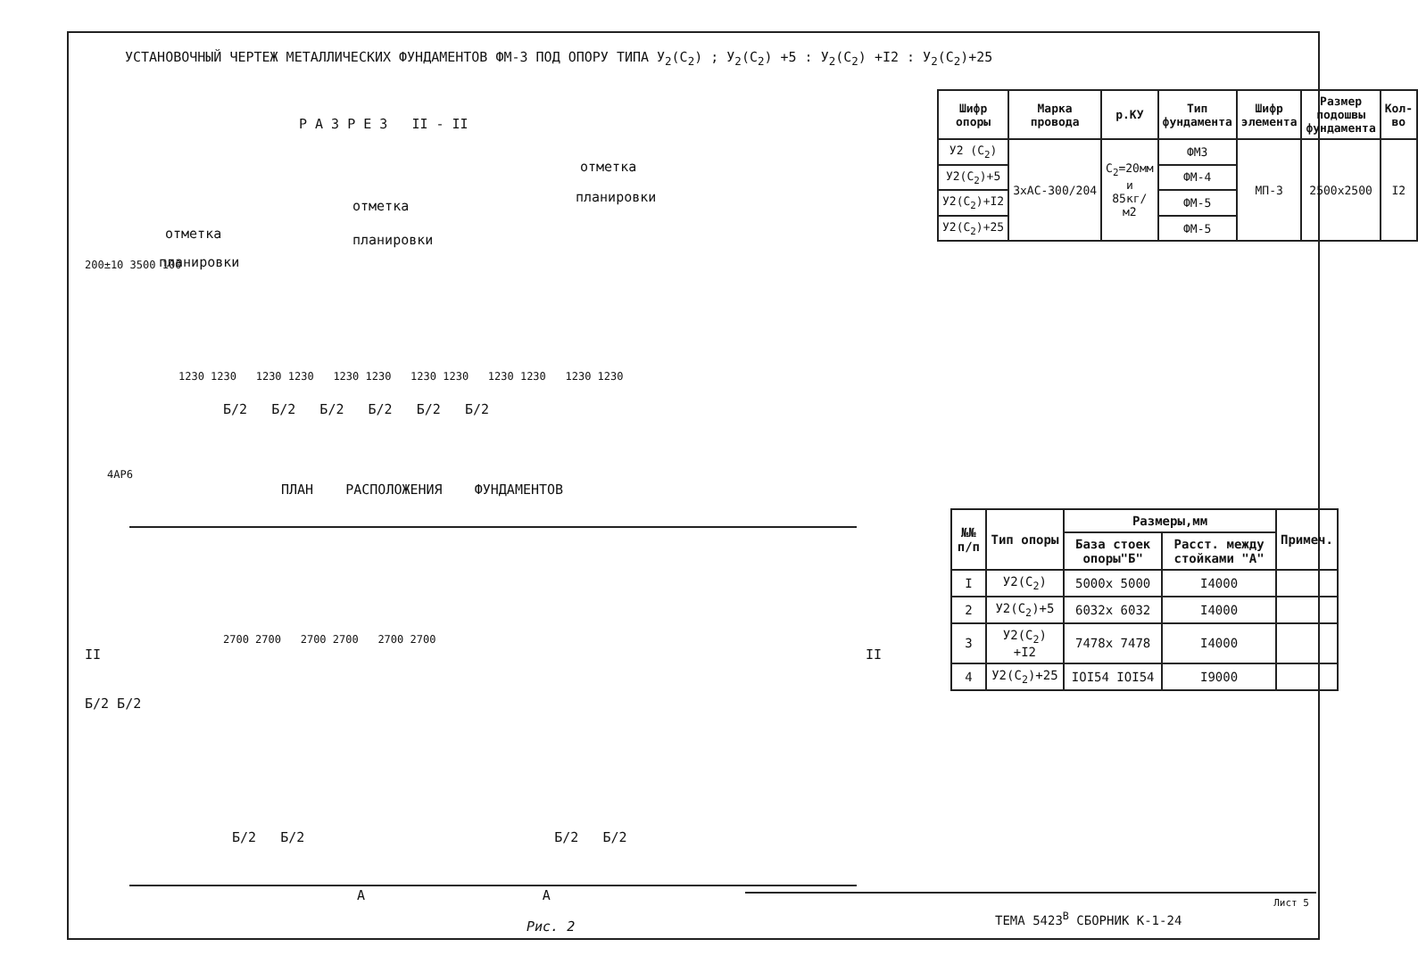УСТАНОВОЧНЫЙ ЧЕРТЕЖ МЕТАЛЛИЧЕСКИХ ФУНДАМЕНТОВ ФМ-3 ПОД ОПОРУ ТИПА У<sub>2</sub>(С<sub>2</sub>) ; У<sub>2</sub>(С<sub>2</sub>) +5 : У<sub>2</sub>(С<sub>2</sub>) +I2 : У<sub>2</sub>(С<sub>2</sub>)+25
Р А З Р Е З II - II
отметка
планировки
отметка
планировки
отметка
планировки
200±10 3500 100
1230 1230 1230 1230 1230 1230 1230 1230 1230 1230 1230 1230
Б/2 Б/2 Б/2 Б/2 Б/2 Б/2
4АР6
ПЛАН РАСПОЛОЖЕНИЯ ФУНДАМЕНТОВ
2700 2700 2700 2700 2700 2700
II II
Б/2 Б/2
Б/2 Б/2 Б/2 Б/2
А А
Рис. 2
| Шифр опоры | Марка провода | р.КУ | Тип фундамента | Шифр элемента | Размер подошвы фундамента | Кол-во |
| --- | --- | --- | --- | --- | --- | --- |
| У2 (С<sub>2</sub>) | 3хАС-300/204 | С<sub>2</sub>=20мм и 85кг/м2 | ФМ3 | МП-3 | 2500х2500 | I2 |
| У2(С<sub>2</sub>)+5 | | | ФМ-4 | | | |
| У2(С<sub>2</sub>)+I2 | | | ФМ-5 | | | |
| У2(С<sub>2</sub>)+25 | | | ФМ-5 | | | |
| №№ п/п | Тип опоры | Размеры,мм | | Примеч. |
| --- | --- | --- | --- | --- |
| | | База стоек опоры"Б" | Расст. между стойками "А" | |
| I | У2(С<sub>2</sub>) | 5000х 5000 | I4000 | |
| 2 | У2(С<sub>2</sub>)+5 | 6032х 6032 | I4000 | |
| 3 | У2(С<sub>2</sub>) +I2 | 7478х 7478 | I4000 | |
| 4 | У2(С<sub>2</sub>)+25 | IOI54 IOI54 | I9000 | |
ТЕМА 5423<sup>В</sup> СБОРНИК К-1-24
Лист 5